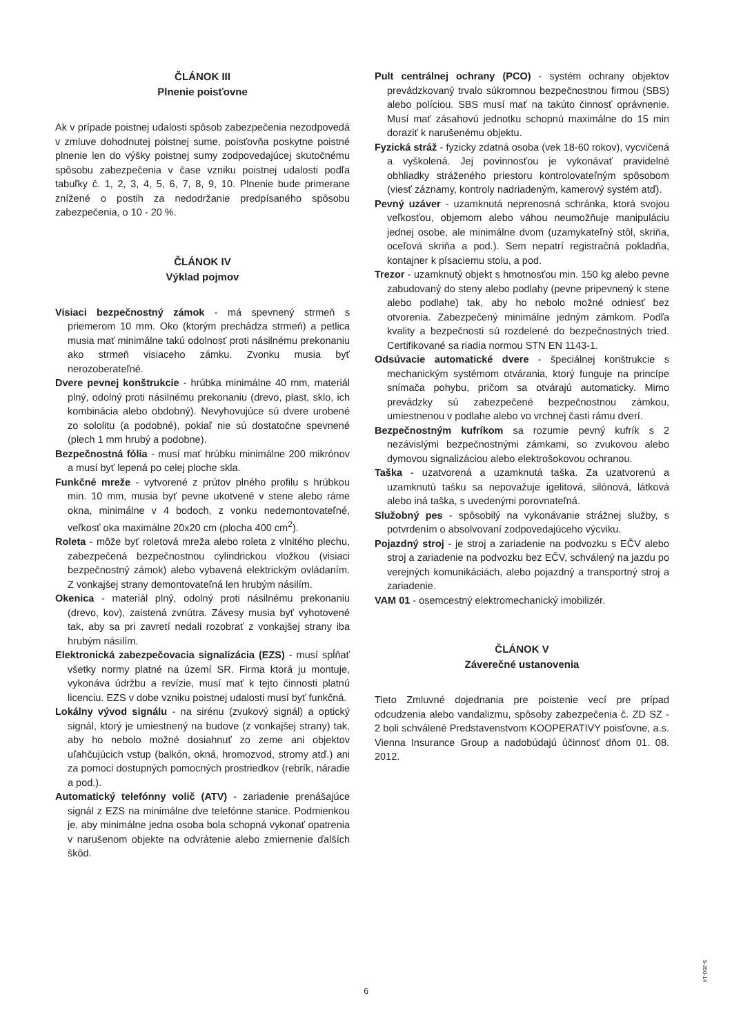ČLÁNOK III
Plnenie poisťovne
Ak v prípade poistnej udalosti spôsob zabezpečenia nezodpovedá v zmluve dohodnutej poistnej sume, poisťovňa poskytne poistné plnenie len do výšky poistnej sumy zodpovedajúcej skutočnému spôsobu zabezpečenia v čase vzniku poistnej udalosti podľa tabuľky č. 1, 2, 3, 4, 5, 6, 7, 8, 9, 10. Plnenie bude primerane znížené o postih za nedodržanie predpísaného spôsobu zabezpečenia, o 10 - 20 %.
ČLÁNOK IV
Výklad pojmov
Visiaci bezpečnostný zámok - má spevnený strmeň s priemerom 10 mm. Oko (ktorým prechádza strmeň) a petlica musia mať minimálne takú odolnosť proti násilnému prekonaniu ako strmeň visiaceho zámku. Zvonku musia byť nerozoberateľné.
Dvere pevnej konštrukcie - hrúbka minimálne 40 mm, materiál plný, odolný proti násilnému prekonaniu (drevo, plast, sklo, ich kombinácia alebo obdobný). Nevyhovujúce sú dvere urobené zo sololitu (a podobné), pokiaľ nie sú dostatočne spevnené (plech 1 mm hrubý a podobne).
Bezpečnostná fólia - musí mať hrúbku minimálne 200 mikrónov a musí byť lepená po celej ploche skla.
Funkčné mreže - vytvorené z prútov plného profilu s hrúbkou min. 10 mm, musia byť pevne ukotvené v stene alebo ráme okna, minimálne v 4 bodoch, z vonku nedemontovateľné, veľkosť oka maximálne 20x20 cm (plocha 400 cm<sup>2</sup>).
Roleta - môže byť roletová mreža alebo roleta z vlnitého plechu, zabezpečená bezpečnostnou cylindrickou vložkou (visiaci bezpečnostný zámok) alebo vybavená elektrickým ovládaním. Z vonkajšej strany demontovateľná len hrubým násilím.
Okenica - materiál plný, odolný proti násilnému prekonaniu (drevo, kov), zaistená zvnútra. Závesy musia byť vyhotovené tak, aby sa pri zavretí nedali rozobrať z vonkajšej strany iba hrubým násilím.
Elektronická zabezpečovacia signalizácia (EZS) - musí spĺňať všetky normy platné na území SR. Firma ktorá ju montuje, vykonáva údržbu a revízie, musí mať k tejto činnosti platnú licenciu. EZS v dobe vzniku poistnej udalosti musí byť funkčná.
Lokálny vývod signálu - na sirénu (zvukový signál) a optický signál, ktorý je umiestnený na budove (z vonkajšej strany) tak, aby ho nebolo možné dosiahnuť zo zeme ani objektov uľahčujúcich vstup (balkón, okná, hromozvod, stromy atď.) ani za pomoci dostupných pomocných prostriedkov (rebrík, náradie a pod.).
Automatický telefónny volič (ATV) - zariadenie prenášajúce signál z EZS na minimálne dve telefónne stanice. Podmienkou je, aby minimálne jedna osoba bola schopná vykonať opatrenia v narušenom objekte na odvrátenie alebo zmiernenie ďalších škôd.
Pult centrálnej ochrany (PCO) - systém ochrany objektov prevádzkovaný trvalo súkromnou bezpečnostnou firmou (SBS) alebo políciou. SBS musí mať na takúto činnosť oprávnenie. Musí mať zásahovú jednotku schopnú maximálne do 15 min doraziť k narušenému objektu.
Fyzická stráž - fyzicky zdatná osoba (vek 18-60 rokov), vycvičená a vyškolená. Jej povinnosťou je vykonávať pravidelné obhliadky stráženého priestoru kontrolovateľným spôsobom (viesť záznamy, kontroly nadriadeným, kamerový systém atď).
Pevný uzáver - uzamknutá neprenosná schránka, ktorá svojou veľkosťou, objemom alebo váhou neumožňuje manipuláciu jednej osobe, ale minimálne dvom (uzamykateľný stôl, skriňa, oceľová skriňa a pod.). Sem nepatrí registračná pokladňa, kontajner k písaciemu stolu, a pod.
Trezor - uzamknutý objekt s hmotnosťou min. 150 kg alebo pevne zabudovaný do steny alebo podlahy (pevne pripevnený k stene alebo podlahe) tak, aby ho nebolo možné odniesť bez otvorenia. Zabezpečený minimálne jedným zámkom. Podľa kvality a bezpečnosti sú rozdelené do bezpečnostných tried. Certifikované sa riadia normou STN EN 1143-1.
Odsúvacie automatické dvere - špeciálnej konštrukcie s mechanickým systémom otvárania, ktorý funguje na princípe snímača pohybu, pričom sa otvárajú automaticky. Mimo prevádzky sú zabezpečené bezpečnostnou zámkou, umiestnenou v podlahe alebo vo vrchnej časti rámu dverí.
Bezpečnostným kufríkom sa rozumie pevný kufrík s 2 nezávislými bezpečnostnými zámkami, so zvukovou alebo dymovou signalizáciou alebo elektrošokovou ochranou.
Taška - uzatvorená a uzamknutá taška. Za uzatvorenú a uzamknutú tašku sa nepovažuje igelitová, silónová, látková alebo iná taška, s uvedenými porovnateľná.
Služobný pes - spôsobilý na vykonávanie strážnej služby, s potvrdením o absolvovaní zodpovedajúceho výcviku.
Pojazdný stroj - je stroj a zariadenie na podvozku s EČV alebo stroj a zariadenie na podvozku bez EČV, schválený na jazdu po verejných komunikáciách, alebo pojazdný a transportný stroj a zariadenie.
VAM 01 - osemcestný elektromechanický imobilizér.
ČLÁNOK V
Záverečné ustanovenia
Tieto Zmluvné dojednania pre poistenie vecí pre prípad odcudzenia alebo vandalizmu, spôsoby zabezpečenia č. ZD SZ - 2 boli schválené Predstavenstvom KOOPERATIVY poisťovne, a.s. Vienna Insurance Group a nadobúdajú účinnosť dňom 01. 08. 2012.
6
5-350-14